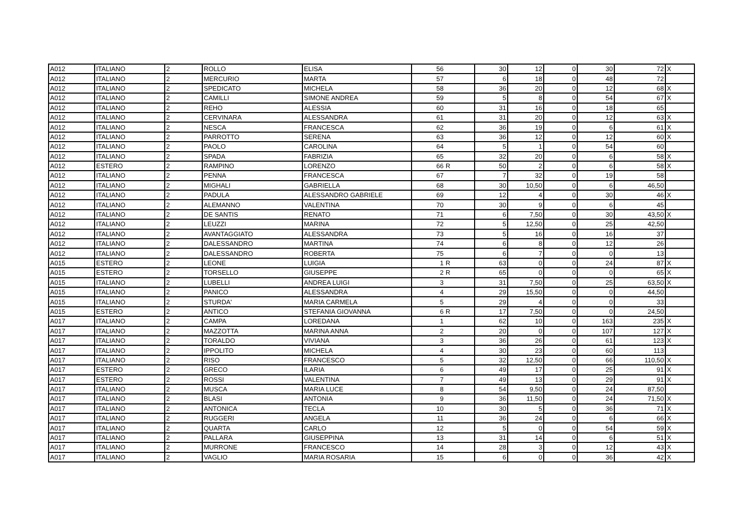| A012 | ITALIANO | 2 | ROLLO | ELISA | 56 | | 30 | 12 | 0 | 30 | 72 | X |
| A012 | ITALIANO | 2 | MERCURIO | MARTA | 57 | | 6 | 18 | 0 | 48 | 72 | |
| A012 | ITALIANO | 2 | SPEDICATO | MICHELA | 58 | | 36 | 20 | 0 | 12 | 68 | X |
| A012 | ITALIANO | 2 | CAMILLI | SIMONE ANDREA | 59 | | 5 | 8 | 0 | 54 | 67 | X |
| A012 | ITALIANO | 2 | REHO | ALESSIA | 60 | | 31 | 16 | 0 | 18 | 65 | |
| A012 | ITALIANO | 2 | CERVINARA | ALESSANDRA | 61 | | 31 | 20 | 0 | 12 | 63 | X |
| A012 | ITALIANO | 2 | NESCA | FRANCESCA | 62 | | 36 | 19 | 0 | 6 | 61 | X |
| A012 | ITALIANO | 2 | PARROTTO | SERENA | 63 | | 36 | 12 | 0 | 12 | 60 | X |
| A012 | ITALIANO | 2 | PAOLO | CAROLINA | 64 | | 5 | 1 | 0 | 54 | 60 | |
| A012 | ITALIANO | 2 | SPADA | FABRIZIA | 65 | | 32 | 20 | 0 | 6 | 58 | X |
| A012 | ESTERO | 2 | RAMPINO | LORENZO | 66 | R | 50 | 2 | 0 | 6 | 58 | X |
| A012 | ITALIANO | 2 | PENNA | FRANCESCA | 67 | | 7 | 32 | 0 | 19 | 58 | |
| A012 | ITALIANO | 2 | MIGHALI | GABRIELLA | 68 | | 30 | 10,50 | 0 | 6 | 46,50 | |
| A012 | ITALIANO | 2 | PADULA | ALESSANDRO GABRIELE | 69 | | 12 | 4 | 0 | 30 | 46 | X |
| A012 | ITALIANO | 2 | ALEMANNO | VALENTINA | 70 | | 30 | 9 | 0 | 6 | 45 | |
| A012 | ITALIANO | 2 | DE SANTIS | RENATO | 71 | | 6 | 7,50 | 0 | 30 | 43,50 | X |
| A012 | ITALIANO | 2 | LEUZZI | MARINA | 72 | | 5 | 12,50 | 0 | 25 | 42,50 | |
| A012 | ITALIANO | 2 | AVANTAGGIATO | ALESSANDRA | 73 | | 5 | 16 | 0 | 16 | 37 | |
| A012 | ITALIANO | 2 | DALESSANDRO | MARTINA | 74 | | 6 | 8 | 0 | 12 | 26 | |
| A012 | ITALIANO | 2 | DALESSANDRO | ROBERTA | 75 | | 6 | 7 | 0 | 0 | 13 | |
| A015 | ESTERO | 2 | LEONE | LUIGIA | 1 | R | 63 | 0 | 0 | 24 | 87 | X |
| A015 | ESTERO | 2 | TORSELLO | GIUSEPPE | 2 | R | 65 | 0 | 0 | 0 | 65 | X |
| A015 | ITALIANO | 2 | LUBELLI | ANDREA LUIGI | 3 | | 31 | 7,50 | 0 | 25 | 63,50 | X |
| A015 | ITALIANO | 2 | PANICO | ALESSANDRA | 4 | | 29 | 15,50 | 0 | 0 | 44,50 | |
| A015 | ITALIANO | 2 | STURDA' | MARIA CARMELA | 5 | | 29 | 4 | 0 | 0 | 33 | |
| A015 | ESTERO | 2 | ANTICO | STEFANIA GIOVANNA | 6 | R | 17 | 7,50 | 0 | 0 | 24,50 | |
| A017 | ITALIANO | 2 | CAMPA | LOREDANA | 1 | | 62 | 10 | 0 | 163 | 235 | X |
| A017 | ITALIANO | 2 | MAZZOTTA | MARINA ANNA | 2 | | 20 | 0 | 0 | 107 | 127 | X |
| A017 | ITALIANO | 2 | TORALDO | VIVIANA | 3 | | 36 | 26 | 0 | 61 | 123 | X |
| A017 | ITALIANO | 2 | IPPOLITO | MICHELA | 4 | | 30 | 23 | 0 | 60 | 113 | |
| A017 | ITALIANO | 2 | RISO | FRANCESCO | 5 | | 32 | 12,50 | 0 | 66 | 110,50 | X |
| A017 | ESTERO | 2 | GRECO | ILARIA | 6 | | 49 | 17 | 0 | 25 | 91 | X |
| A017 | ESTERO | 2 | ROSSI | VALENTINA | 7 | | 49 | 13 | 0 | 29 | 91 | X |
| A017 | ITALIANO | 2 | MUSCA | MARIA LUCE | 8 | | 54 | 9,50 | 0 | 24 | 87,50 | |
| A017 | ITALIANO | 2 | BLASI | ANTONIA | 9 | | 36 | 11,50 | 0 | 24 | 71,50 | X |
| A017 | ITALIANO | 2 | ANTONICA | TECLA | 10 | | 30 | 5 | 0 | 36 | 71 | X |
| A017 | ITALIANO | 2 | RUGGERI | ANGELA | 11 | | 36 | 24 | 0 | 6 | 66 | X |
| A017 | ITALIANO | 2 | QUARTA | CARLO | 12 | | 5 | 0 | 0 | 54 | 59 | X |
| A017 | ITALIANO | 2 | PALLARA | GIUSEPPINA | 13 | | 31 | 14 | 0 | 6 | 51 | X |
| A017 | ITALIANO | 2 | MURRONE | FRANCESCO | 14 | | 28 | 3 | 0 | 12 | 43 | X |
| A017 | ITALIANO | 2 | VAGLIO | MARIA ROSARIA | 15 | | 6 | 0 | 0 | 36 | 42 | X |